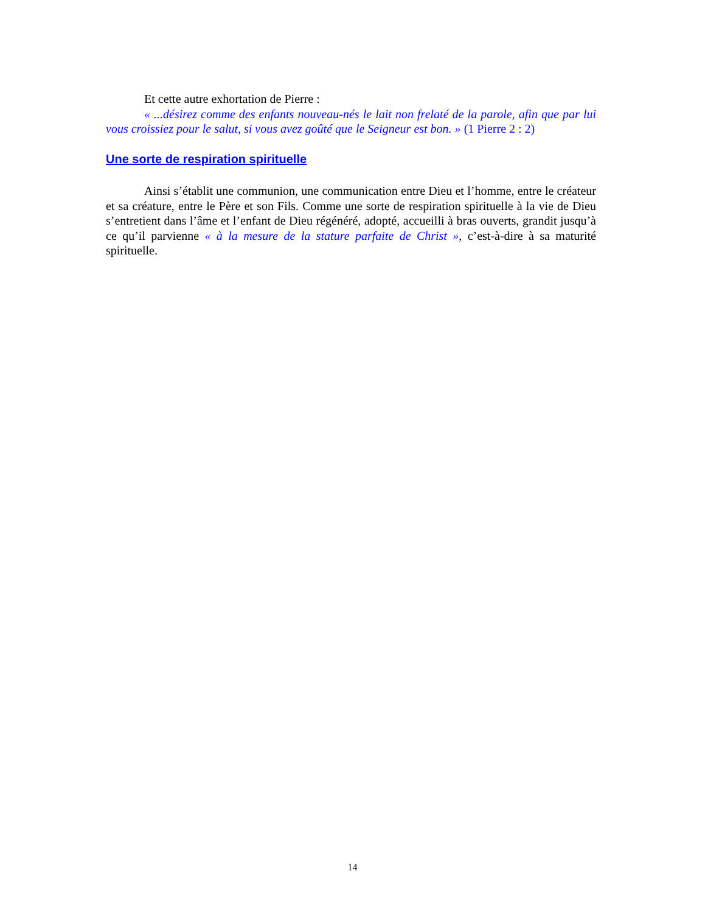Et cette autre exhortation de Pierre :
« ...désirez comme des enfants nouveau-nés le lait non frelaté de la parole, afin que par lui vous croissiez pour le salut, si vous avez goûté que le Seigneur est bon. » (1 Pierre 2 : 2)
Une sorte de respiration spirituelle
Ainsi s’établit une communion, une communication entre Dieu et l’homme, entre le créateur et sa créature, entre le Père et son Fils. Comme une sorte de respiration spirituelle à la vie de Dieu s’entretient dans l’âme et l’enfant de Dieu régénéré, adopté, accueilli à bras ouverts, grandit jusqu’à ce qu’il parvienne « à la mesure de la stature parfaite de Christ », c’est-à-dire à sa maturité spirituelle.
14